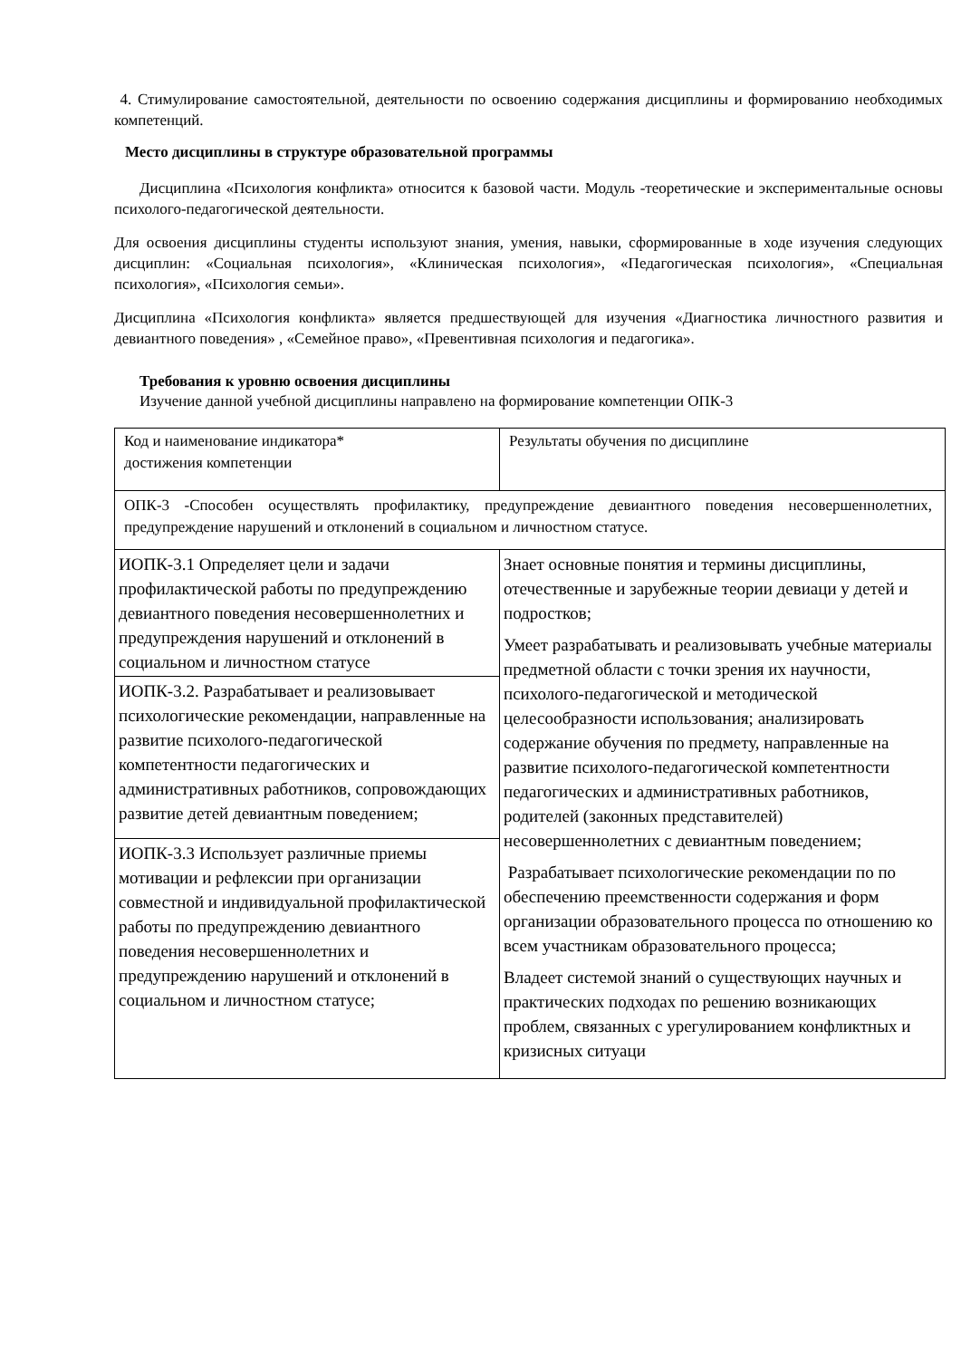4. Стимулирование самостоятельной, деятельности по освоению содержания дисциплины и формированию необходимых компетенций.
Место дисциплины в структуре образовательной программы
Дисциплина «Психология конфликта» относится к базовой части. Модуль -теоретические и экспериментальные основы психолого-педагогической деятельности.
Для освоения дисциплины студенты используют знания, умения, навыки, сформированные в ходе изучения следующих дисциплин: «Социальная психология», «Клиническая психология», «Педагогическая психология», «Специальная психология», «Психология семьи».
Дисциплина «Психология конфликта» является предшествующей для изучения «Диагностика личностного развития и девиантного поведения» , «Семейное право», «Превентивная психология и педагогика».
Требования к уровню освоения дисциплины
Изучение данной учебной дисциплины направлено на формирование компетенции ОПК-3
| Код и наименование индикатора* достижения компетенции | Результаты обучения по дисциплине |
| ОПК-3 -Способен осуществлять профилактику, предупреждение девиантного поведения несовершеннолетних, предупреждение нарушений и отклонений в социальном и личностном статусе. | |
| ИОПК-3.1 Определяет цели и задачи профилактической работы по предупреждению девиантного поведения несовершеннолетних и предупреждения нарушений и отклонений в социальном и личностном статусе | Знает основные понятия и термины дисциплины, отечественные и зарубежные теории девиаци у детей и подростков; Умеет разрабатывать и реализовывать учебные материалы предметной области с точки зрения их научности, психолого-педагогической и методической целесообразности использования; анализировать содержание обучения по предмету, направленные на развитие психолого-педагогической компетентности педагогических и административных работников, родителей (законных представителей) несовершеннолетних с девиантным поведением; Разрабатывает психологические рекомендации по по обеспечению преемственности содержания и форм организации образовательного процесса по отношению ко всем участникам образовательного процесса; Владеет системой знаний о существующих научных и практических подходах по решению возникающих проблем, связанных с урегулированием конфликтных и кризисных ситуаци |
| ИОПК-3.2. Разрабатывает и реализовывает психологические рекомендации, направленные на развитие психолого-педагогической компетентности педагогических и административных работников, сопровождающих развитие детей девиантным поведением; | |
| ИОПК-3.3 Использует различные приемы мотивации и рефлексии при организации совместной и индивидуальной профилактической работы по предупреждению девиантного поведения несовершеннолетних и предупреждению нарушений и отклонений в социальном и личностном статусе; | |